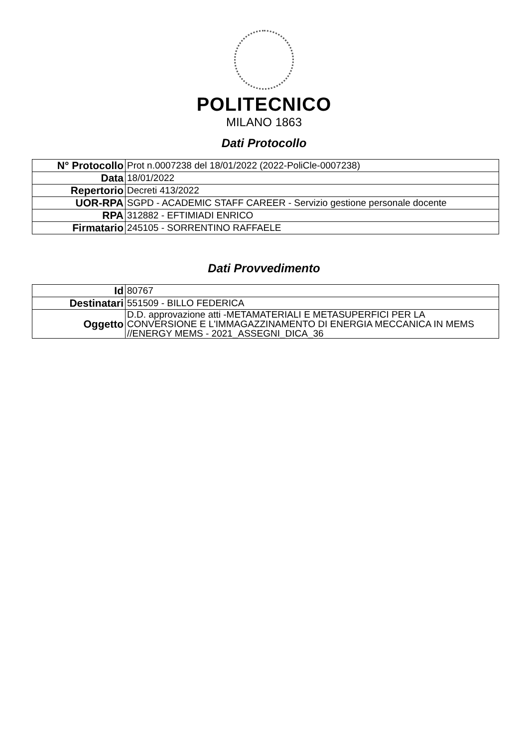POLITECNICO
MILANO 1863
Dati Protocollo
| N° Protocollo | Prot n.0007238 del 18/01/2022 (2022-PoliCle-0007238) |
| Data | 18/01/2022 |
| Repertorio | Decreti 413/2022 |
| UOR-RPA | SGPD - ACADEMIC STAFF CAREER - Servizio gestione personale docente |
| RPA | 312882 - EFTIMIADI ENRICO |
| Firmatario | 245105 - SORRENTINO RAFFAELE |
Dati Provvedimento
| Id | 80767 |
| Destinatari | 551509 - BILLO FEDERICA |
| Oggetto | D.D. approvazione atti -METAMATERIALI E METASUPERFICI PER LA CONVERSIONE E L'IMMAGAZZINAMENTO DI ENERGIA MECCANICA IN MEMS //ENERGY MEMS - 2021_ASSEGNI_DICA_36 |